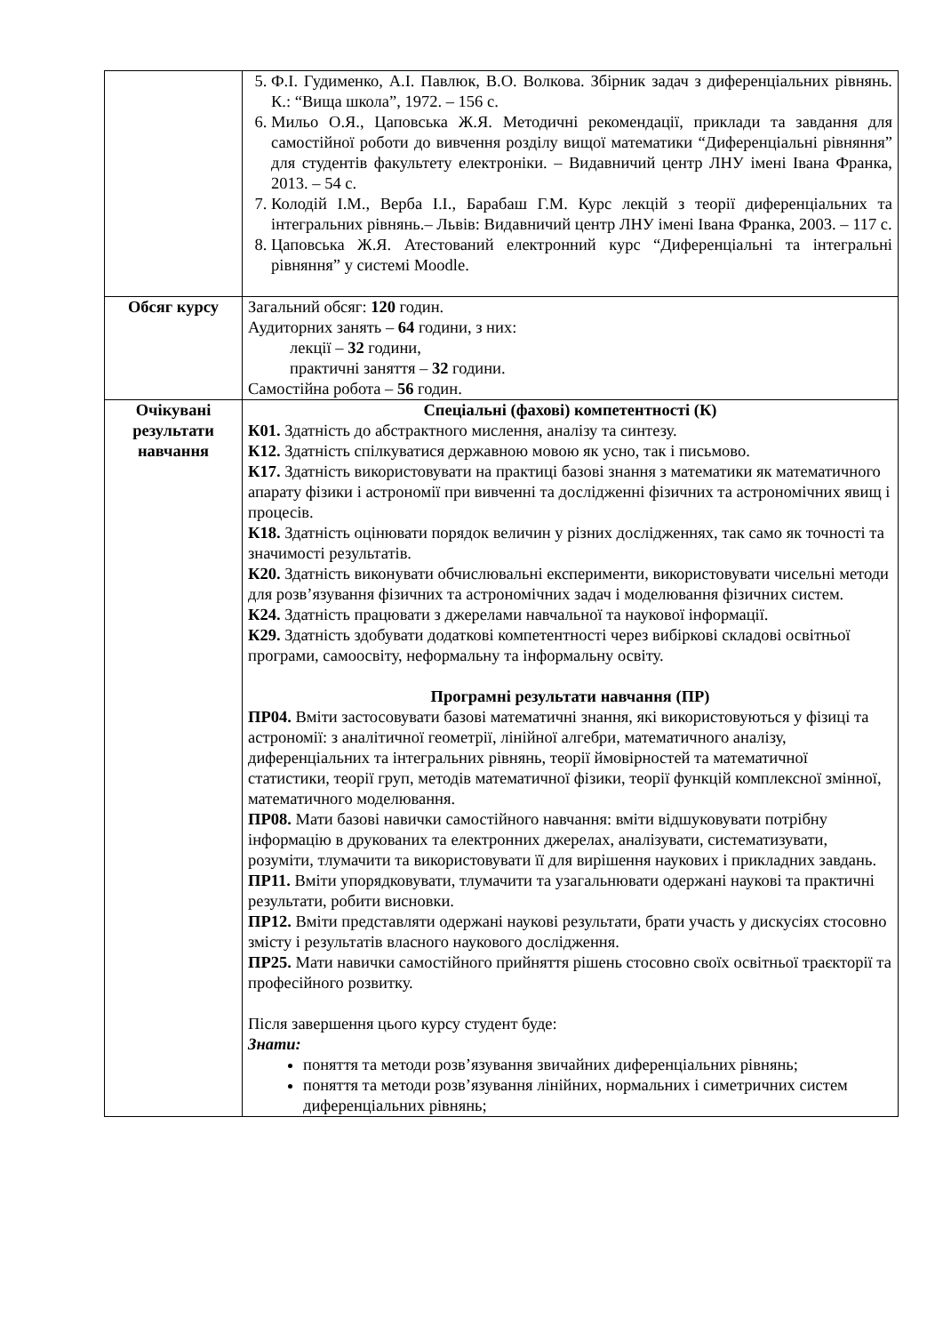| | 5. Ф.І. Гудименко, А.І. Павлюк, В.О. Волкова. Збірник задач з диференціальних рівнянь. К.: “Вища школа”, 1972. – 156 с. 6. Мильо О.Я., Цаповська Ж.Я. Методичні рекомендації, приклади та завдання для самостійної роботи до вивчення розділу вищої математики “Диференціальні рівняння” для студентів факультету електроніки. – Видавничий центр ЛНУ імені Івана Франка, 2013. – 54 с. 7. Колодій І.М., Верба І.І., Барабаш Г.М. Курс лекцій з теорії диференціальних та інтегральних рівнянь.– Львів: Видавничий центр ЛНУ імені Івана Франка, 2003. – 117 с. 8. Цаповська Ж.Я. Атестований електронний курс “Диференціальні та інтегральні рівняння” у системі Moodle. |
| Обсяг курсу | Загальний обсяг: 120 годин. Аудиторних занять – 64 години, з них: лекції – 32 години, практичні заняття – 32 години. Самостійна робота – 56 годин. |
| Очікувані результати навчання | Спеціальні (фахові) компетентності (К) К01. Здатність до абстрактного мислення, аналізу та синтезу. К12. Здатність спілкуватися державною мовою як усно, так і письмово. К17. Здатність використовувати на практиці базові знання з математики як математичного апарату фізики і астрономії при вивченні та дослідженні фізичних та астрономічних явищ і процесів. К18. Здатність оцінювати порядок величин у різних дослідженнях, так само як точності та значимості результатів. К20. Здатність виконувати обчислювальні експерименти, використовувати чисельні методи для розв’язування фізичних та астрономічних задач і моделювання фізичних систем. К24. Здатність працювати з джерелами навчальної та наукової інформації. К29. Здатність здобувати додаткові компетентності через вибіркові складові освітньої програми, самоосвіту, неформальну та інформальну освіту. Програмні результати навчання (ПР) ПР04. Вміти застосовувати базові математичні знання, які використовуються у фізиці та астрономії: з аналітичної геометрії, лінійної алгебри, математичного аналізу, диференціальних та інтегральних рівнянь, теорії ймовірностей та математичної статистики, теорії груп, методів математичної фізики, теорії функцій комплексної змінної, математичного моделювання. ПР08. Мати базові навички самостійного навчання: вміти відшуковувати потрібну інформацію в друкованих та електронних джерелах, аналізувати, систематизувати, розуміти, тлумачити та використовувати її для вирішення наукових і прикладних завдань. ПР11. Вміти упорядковувати, тлумачити та узагальнювати одержані наукові та практичні результати, робити висновки. ПР12. Вміти представляти одержані наукові результати, брати участь у дискусіях стосовно змісту і результатів власного наукового дослідження. ПР25. Мати навички самостійного прийняття рішень стосовно своїх освітньої траєкторії та професійного розвитку. Після завершення цього курсу студент буде: Знати: поняття та методи розв’язування звичайних диференціальних рівнянь; поняття та методи розв’язування лінійних, нормальних і симетричних систем диференціальних рівнянь; |